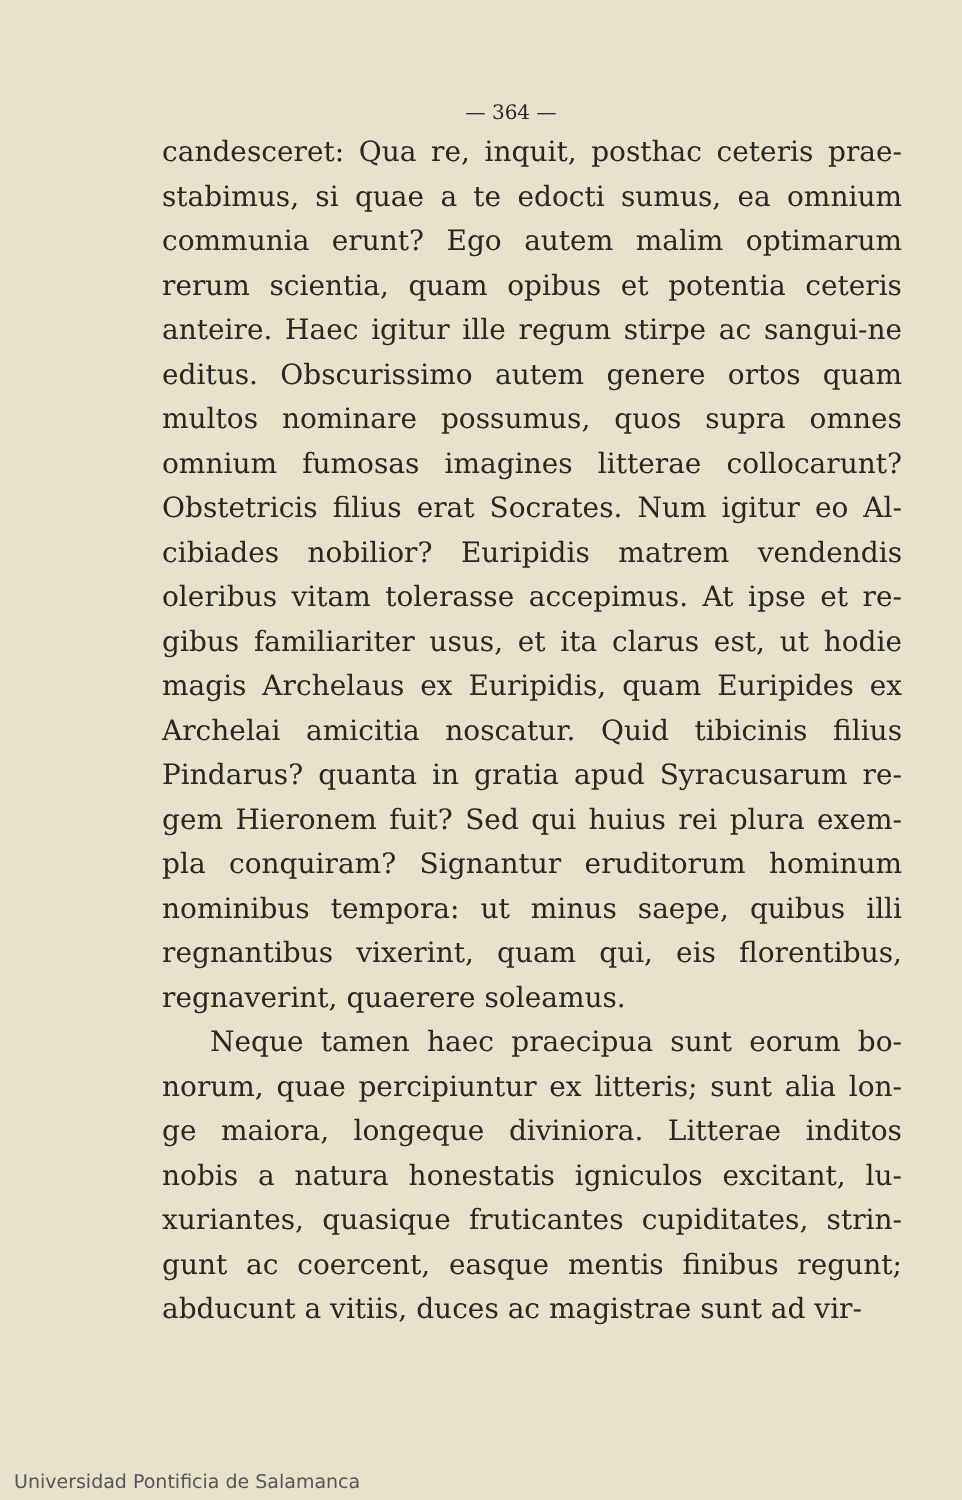— 364 —
candesceret: Qua re, inquit, posthac ceteris prae-stabimus, si quae a te edocti sumus, ea omnium communia erunt? Ego autem malim optimarum rerum scientia, quam opibus et potentia ceteris anteire. Haec igitur ille regum stirpe ac sangui-ne editus. Obscurissimo autem genere ortos quam multos nominare possumus, quos supra omnes omnium fumosas imagines litterae collocarunt? Obstetricis filius erat Socrates. Num igitur eo Al-cibiades nobilior? Euripidis matrem vendendis oleribus vitam tolerasse accepimus. At ipse et re-gibus familiariter usus, et ita clarus est, ut hodie magis Archelaus ex Euripidis, quam Euripides ex Archelai amicitia noscatur. Quid tibicinis filius Pindarus? quanta in gratia apud Syracusarum re-gem Hieronem fuit? Sed qui huius rei plura exem-pla conquiram? Signantur eruditorum hominum nominibus tempora: ut minus saepe, quibus illi regnantibus vixerint, quam qui, eis florentibus, regnaverint, quaerere soleamus.
Neque tamen haec praecipua sunt eorum bo-norum, quae percipiuntur ex litteris; sunt alia lon-ge maiora, longeque diviniora. Litterae inditos nobis a natura honestatis igniculos excitant, lu-xuriantes, quasique fruticantes cupiditates, strin-gunt ac coercent, easque mentis finibus regunt; abducunt a vitiis, duces ac magistrae sunt ad vir-
Universidad Pontificia de Salamanca